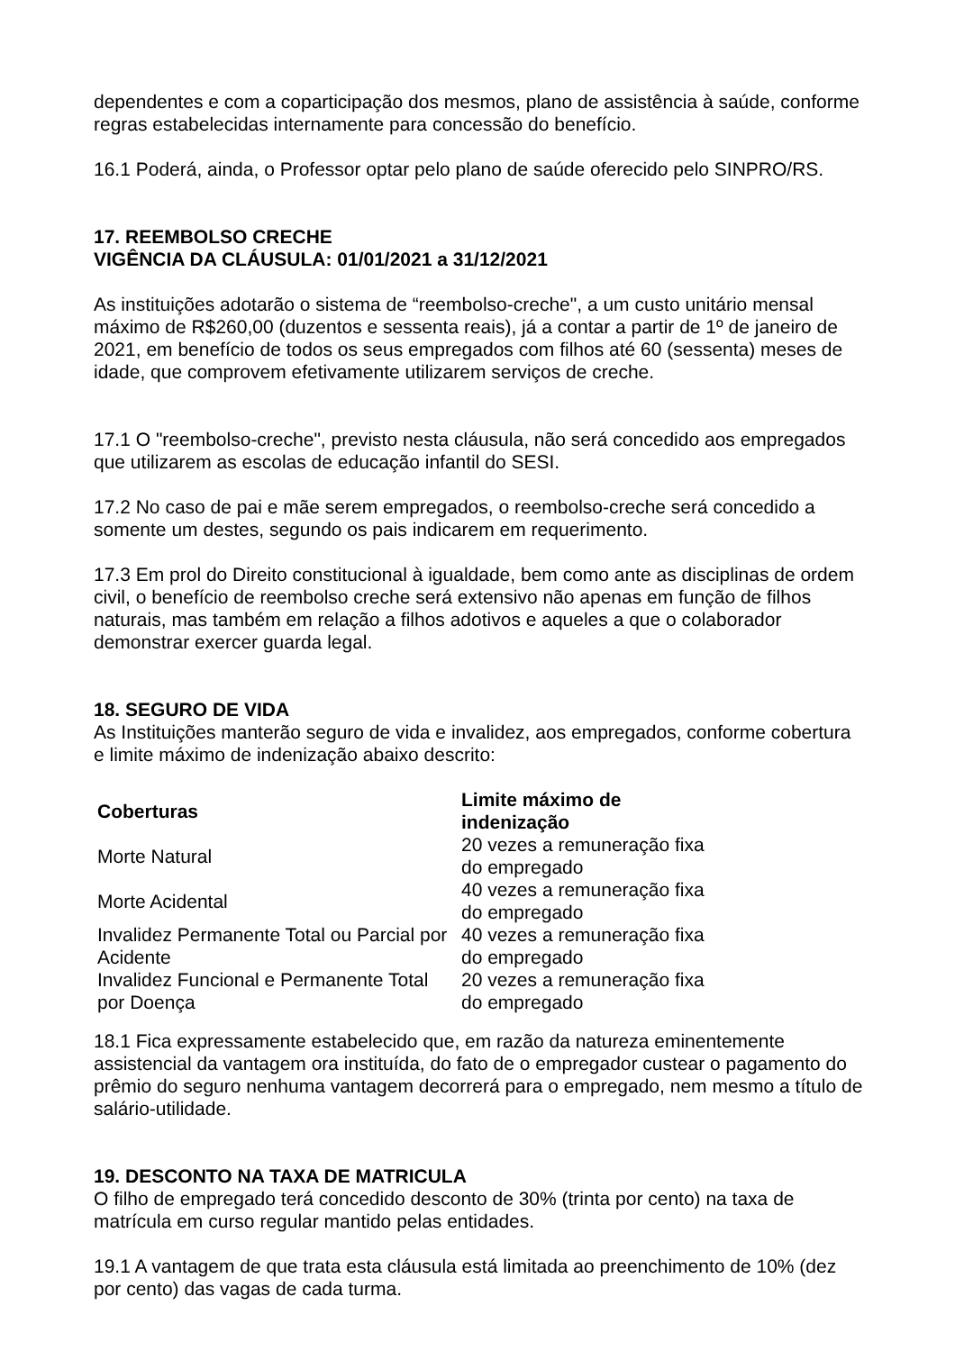dependentes e com a coparticipação dos mesmos, plano de assistência à saúde, conforme regras estabelecidas internamente para concessão do benefício.
16.1 Poderá, ainda, o Professor optar pelo plano de saúde oferecido pelo SINPRO/RS.
17. REEMBOLSO CRECHE
VIGÊNCIA DA CLÁUSULA: 01/01/2021 a 31/12/2021
As instituições adotarão o sistema de “reembolso-creche", a um custo unitário mensal máximo de R$260,00 (duzentos e sessenta reais), já a contar a partir de 1º de janeiro de 2021, em benefício de todos os seus empregados com filhos até 60 (sessenta) meses de idade, que comprovem efetivamente utilizarem serviços de creche.
17.1 O "reembolso-creche", previsto nesta cláusula, não será concedido aos empregados que utilizarem as escolas de educação infantil do SESI.
17.2 No caso de pai e mãe serem empregados, o reembolso-creche será concedido a somente um destes, segundo os pais indicarem em requerimento.
17.3 Em prol do Direito constitucional à igualdade, bem como ante as disciplinas de ordem civil, o benefício de reembolso creche será extensivo não apenas em função de filhos naturais, mas também em relação a filhos adotivos e aqueles a que o colaborador demonstrar exercer guarda legal.
18. SEGURO DE VIDA
As Instituições manterão seguro de vida e invalidez, aos empregados, conforme cobertura e limite máximo de indenização abaixo descrito:
| Coberturas | Limite máximo de indenização |
| --- | --- |
| Morte Natural | 20 vezes a remuneração fixa do empregado |
| Morte Acidental | 40 vezes a remuneração fixa do empregado |
| Invalidez Permanente Total ou Parcial por Acidente | 40 vezes a remuneração fixa do empregado |
| Invalidez Funcional e Permanente Total por Doença | 20 vezes a remuneração fixa do empregado |
18.1 Fica expressamente estabelecido que, em razão da natureza eminentemente assistencial da vantagem ora instituída, do fato de o empregador custear o pagamento do prêmio do seguro nenhuma vantagem decorrerá para o empregado, nem mesmo a título de salário-utilidade.
19. DESCONTO NA TAXA DE MATRICULA
O filho de empregado terá concedido desconto de 30% (trinta por cento) na taxa de matrícula em curso regular mantido pelas entidades.
19.1 A vantagem de que trata esta cláusula está limitada ao preenchimento de 10% (dez por cento) das vagas de cada turma.